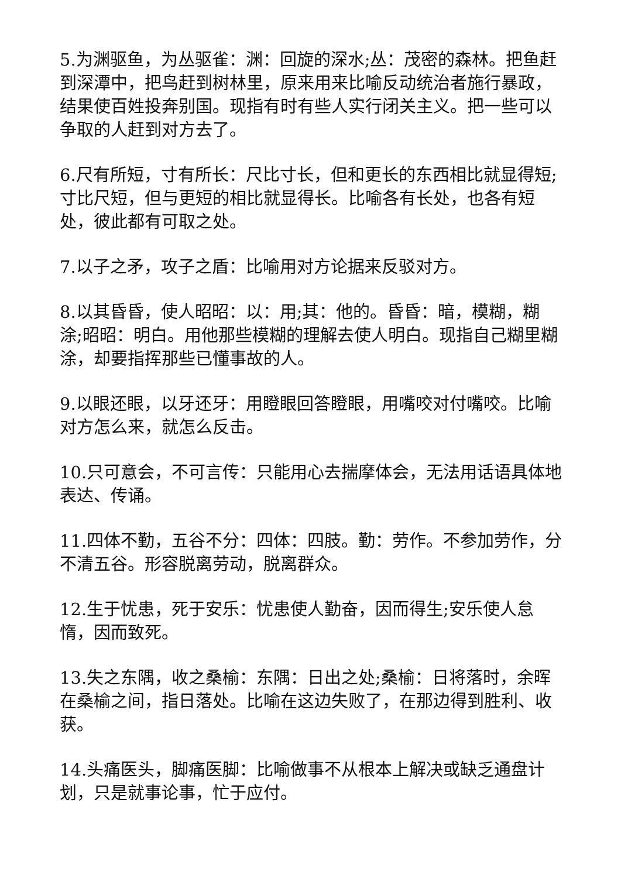5.为渊驱鱼，为丛驱雀：渊：回旋的深水;丛：茂密的森林。把鱼赶到深潭中，把鸟赶到树林里，原来用来比喻反动统治者施行暴政，结果使百姓投奔别国。现指有时有些人实行闭关主义。把一些可以争取的人赶到对方去了。
6.尺有所短，寸有所长：尺比寸长，但和更长的东西相比就显得短;寸比尺短，但与更短的相比就显得长。比喻各有长处，也各有短处，彼此都有可取之处。
7.以子之矛，攻子之盾：比喻用对方论据来反驳对方。
8.以其昏昏，使人昭昭：以：用;其：他的。昏昏：暗，模糊，糊涂;昭昭：明白。用他那些模糊的理解去使人明白。现指自己糊里糊涂，却要指挥那些已懂事故的人。
9.以眼还眼，以牙还牙：用瞪眼回答瞪眼，用嘴咬对付嘴咬。比喻对方怎么来，就怎么反击。
10.只可意会，不可言传：只能用心去揣摩体会，无法用话语具体地表达、传诵。
11.四体不勤，五谷不分：四体：四肢。勤：劳作。不参加劳作，分不清五谷。形容脱离劳动，脱离群众。
12.生于忧患，死于安乐：忧患使人勤奋，因而得生;安乐使人怠惰，因而致死。
13.失之东隅，收之桑榆：东隅：日出之处;桑榆：日将落时，余晖在桑榆之间，指日落处。比喻在这边失败了，在那边得到胜利、收获。
14.头痛医头，脚痛医脚：比喻做事不从根本上解决或缺乏通盘计划，只是就事论事，忙于应付。